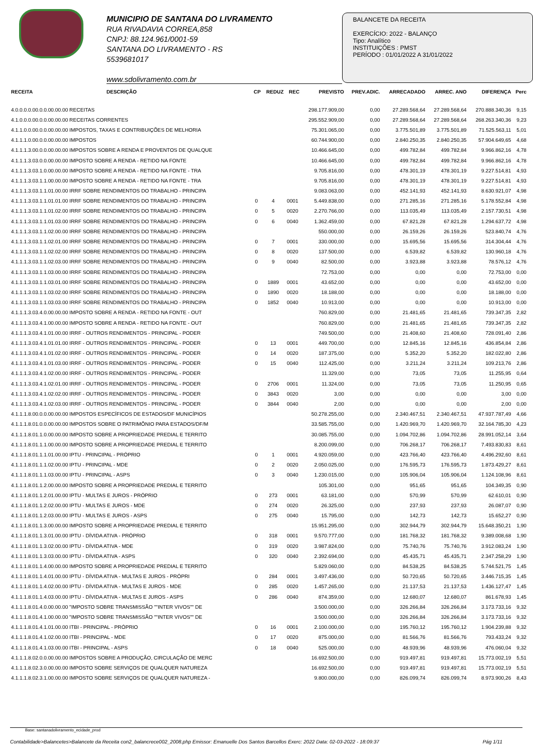MUNICIPIO DE SANTANA DO LIVRAMENTO
RUA RIVADAVIA CORREA,858
CNPJ: 88.124.961/0001-59
SANTANA DO LIVRAMENTO - RS
5539681017
www.sdolivramento.com.br
BALANCETE DA RECEITA
EXERCÍCIO: 2022 - BALANÇO
Tipo: Analítico
INSTITUIÇÕES : PMST
PERÍODO : 01/01/2022 A 31/01/2022
| RECEITA | DESCRIÇÃO | CP | REDUZ | REC | PREVISTO | PREV.ADIC. | ARRECADADO | ARREC. ANO | DIFERENÇA | Perc |
| --- | --- | --- | --- | --- | --- | --- | --- | --- | --- | --- |
| 4.0.0.0.0.00.0.0.00.00.00 RECEITAS | | | | | 298.177.909,00 | 0,00 | 27.289.568,64 | 27.289.568,64 | 270.888.340,36 | 9,15 |
| 4.1.0.0.0.00.0.0.00.00.00 RECEITAS CORRENTES | | | | | 295.552.909,00 | 0,00 | 27.289.568,64 | 27.289.568,64 | 268.263.340,36 | 9,23 |
| 4.1.1.0.0.00.0.0.00.00.00 IMPOSTOS, TAXAS E CONTRIBUIÇÕES DE MELHORIA | | | | | 75.301.065,00 | 0,00 | 3.775.501,89 | 3.775.501,89 | 71.525.563,11 | 5,01 |
| 4.1.1.1.0.00.0.0.00.00.00 IMPOSTOS | | | | | 60.744.900,00 | 0,00 | 2.840.250,35 | 2.840.250,35 | 57.904.649,65 | 4,68 |
| 4.1.1.1.3.00.0.0.00.00.00 IMPOSTOS SOBRE A RENDA E PROVENTOS DE QUALQUE | | | | | 10.466.645,00 | 0,00 | 499.782,84 | 499.782,84 | 9.966.862,16 | 4,78 |
| 4.1.1.1.3.03.0.0.00.00.00 IMPOSTO SOBRE A RENDA - RETIDO NA FONTE | | | | | 10.466.645,00 | 0,00 | 499.782,84 | 499.782,84 | 9.966.862,16 | 4,78 |
| 4.1.1.1.3.03.1.0.00.00.00 IMPOSTO SOBRE A RENDA - RETIDO NA FONTE - TRA | | | | | 9.705.816,00 | 0,00 | 478.301,19 | 478.301,19 | 9.227.514,81 | 4,93 |
| 4.1.1.1.3.03.1.1.00.00.00 IMPOSTO SOBRE A RENDA - RETIDO NA FONTE - TRA | | | | | 9.705.816,00 | 0,00 | 478.301,19 | 478.301,19 | 9.227.514,81 | 4,93 |
| 4.1.1.1.3.03.1.1.01.00.00 IRRF SOBRE RENDIMENTOS DO TRABALHO - PRINCIPA | | | | | 9.083.063,00 | 0,00 | 452.141,93 | 452.141,93 | 8.630.921,07 | 4,98 |
| 4.1.1.1.3.03.1.1.01.01.00 IRRF SOBRE RENDIMENTOS DO TRABALHO - PRINCIPA | | 0 | 4 | 0001 | 5.449.838,00 | 0,00 | 271.285,16 | 271.285,16 | 5.178.552,84 | 4,98 |
| 4.1.1.1.3.03.1.1.01.02.00 IRRF SOBRE RENDIMENTOS DO TRABALHO - PRINCIPA | | 0 | 5 | 0020 | 2.270.766,00 | 0,00 | 113.035,49 | 113.035,49 | 2.157.730,51 | 4,98 |
| 4.1.1.1.3.03.1.1.01.03.00 IRRF SOBRE RENDIMENTOS DO TRABALHO - PRINCIPA | | 0 | 6 | 0040 | 1.362.459,00 | 0,00 | 67.821,28 | 67.821,28 | 1.294.637,72 | 4,98 |
| 4.1.1.1.3.03.1.1.02.00.00 IRRF SOBRE RENDIMENTOS DO TRABALHO - PRINCIPA | | | | | 550.000,00 | 0,00 | 26.159,26 | 26.159,26 | 523.840,74 | 4,76 |
| 4.1.1.1.3.03.1.1.02.01.00 IRRF SOBRE RENDIMENTOS DO TRABALHO - PRINCIPA | | 0 | 7 | 0001 | 330.000,00 | 0,00 | 15.695,56 | 15.695,56 | 314.304,44 | 4,76 |
| 4.1.1.1.3.03.1.1.02.02.00 IRRF SOBRE RENDIMENTOS DO TRABALHO - PRINCIPA | | 0 | 8 | 0020 | 137.500,00 | 0,00 | 6.539,82 | 6.539,82 | 130.960,18 | 4,76 |
| 4.1.1.1.3.03.1.1.02.03.00 IRRF SOBRE RENDIMENTOS DO TRABALHO - PRINCIPA | | 0 | 9 | 0040 | 82.500,00 | 0,00 | 3.923,88 | 3.923,88 | 78.576,12 | 4,76 |
| 4.1.1.1.3.03.1.1.03.00.00 IRRF SOBRE RENDIMENTOS DO TRABALHO - PRINCIPA | | | | | 72.753,00 | 0,00 | 0,00 | 0,00 | 72.753,00 | 0,00 |
| 4.1.1.1.3.03.1.1.03.01.00 IRRF SOBRE RENDIMENTOS DO TRABALHO - PRINCIPA | | 0 | 1889 | 0001 | 43.652,00 | 0,00 | 0,00 | 0,00 | 43.652,00 | 0,00 |
| 4.1.1.1.3.03.1.1.03.02.00 IRRF SOBRE RENDIMENTOS DO TRABALHO - PRINCIPA | | 0 | 1890 | 0020 | 18.188,00 | 0,00 | 0,00 | 0,00 | 18.188,00 | 0,00 |
| 4.1.1.1.3.03.1.1.03.03.00 IRRF SOBRE RENDIMENTOS DO TRABALHO - PRINCIPA | | 0 | 1852 | 0040 | 10.913,00 | 0,00 | 0,00 | 0,00 | 10.913,00 | 0,00 |
| 4.1.1.1.3.03.4.0.00.00.00 IMPOSTO SOBRE A RENDA - RETIDO NA FONTE - OUT | | | | | 760.829,00 | 0,00 | 21.481,65 | 21.481,65 | 739.347,35 | 2,82 |
| 4.1.1.1.3.03.4.1.00.00.00 IMPOSTO SOBRE A RENDA - RETIDO NA FONTE - OUT | | | | | 760.829,00 | 0,00 | 21.481,65 | 21.481,65 | 739.347,35 | 2,82 |
| 4.1.1.1.3.03.4.1.01.00.00 IRRF - OUTROS RENDIMENTOS - PRINCIPAL - PODER | | | | | 749.500,00 | 0,00 | 21.408,60 | 21.408,60 | 728.091,40 | 2,86 |
| 4.1.1.1.3.03.4.1.01.01.00 IRRF - OUTROS RENDIMENTOS - PRINCIPAL - PODER | | 0 | 13 | 0001 | 449.700,00 | 0,00 | 12.845,16 | 12.845,16 | 436.854,84 | 2,86 |
| 4.1.1.1.3.03.4.1.01.02.00 IRRF - OUTROS RENDIMENTOS - PRINCIPAL - PODER | | 0 | 14 | 0020 | 187.375,00 | 0,00 | 5.352,20 | 5.352,20 | 182.022,80 | 2,86 |
| 4.1.1.1.3.03.4.1.01.03.00 IRRF - OUTROS RENDIMENTOS - PRINCIPAL - PODER | | 0 | 15 | 0040 | 112.425,00 | 0,00 | 3.211,24 | 3.211,24 | 109.213,76 | 2,86 |
| 4.1.1.1.3.03.4.1.02.00.00 IRRF - OUTROS RENDIMENTOS - PRINCIPAL - PODER | | | | | 11.329,00 | 0,00 | 73,05 | 73,05 | 11.255,95 | 0,64 |
| 4.1.1.1.3.03.4.1.02.01.00 IRRF - OUTROS RENDIMENTOS - PRINCIPAL - PODER | | 0 | 2706 | 0001 | 11.324,00 | 0,00 | 73,05 | 73,05 | 11.250,95 | 0,65 |
| 4.1.1.1.3.03.4.1.02.02.00 IRRF - OUTROS RENDIMENTOS - PRINCIPAL - PODER | | 0 | 3843 | 0020 | 3,00 | 0,00 | 0,00 | 0,00 | 3,00 | 0,00 |
| 4.1.1.1.3.03.4.1.02.03.00 IRRF - OUTROS RENDIMENTOS - PRINCIPAL - PODER | | 0 | 3844 | 0040 | 2,00 | 0,00 | 0,00 | 0,00 | 2,00 | 0,00 |
| 4.1.1.1.8.00.0.0.00.00.00 IMPOSTOS ESPECÍFICOS DE ESTADOS/DF MUNICÍPIOS | | | | | 50.278.255,00 | 0,00 | 2.340.467,51 | 2.340.467,51 | 47.937.787,49 | 4,66 |
| 4.1.1.1.8.01.0.0.00.00.00 IMPOSTOS SOBRE O PATRIMÔNIO PARA ESTADOS/DF/M | | | | | 33.585.755,00 | 0,00 | 1.420.969,70 | 1.420.969,70 | 32.164.785,30 | 4,23 |
| 4.1.1.1.8.01.1.0.00.00.00 IMPOSTO SOBRE A PROPRIEDADE PREDIAL E TERRITO | | | | | 30.085.755,00 | 0,00 | 1.094.702,86 | 1.094.702,86 | 28.991.052,14 | 3,64 |
| 4.1.1.1.8.01.1.1.00.00.00 IMPOSTO SOBRE A PROPRIEDADE PREDIAL E TERRITO | | | | | 8.200.099,00 | 0,00 | 706.268,17 | 706.268,17 | 7.493.830,83 | 8,61 |
| 4.1.1.1.8.01.1.1.01.00.00 IPTU - PRINCIPAL - PRÓPRIO | | 0 | 1 | 0001 | 4.920.059,00 | 0,00 | 423.766,40 | 423.766,40 | 4.496.292,60 | 8,61 |
| 4.1.1.1.8.01.1.1.02.00.00 IPTU - PRINCIPAL - MDE | | 0 | 2 | 0020 | 2.050.025,00 | 0,00 | 176.595,73 | 176.595,73 | 1.873.429,27 | 8,61 |
| 4.1.1.1.8.01.1.1.03.00.00 IPTU - PRINCIPAL - ASPS | | 0 | 3 | 0040 | 1.230.015,00 | 0,00 | 105.906,04 | 105.906,04 | 1.124.108,96 | 8,61 |
| 4.1.1.1.8.01.1.2.00.00.00 IMPOSTO SOBRE A PROPRIEDADE PREDIAL E TERRITO | | | | | 105.301,00 | 0,00 | 951,65 | 951,65 | 104.349,35 | 0,90 |
| 4.1.1.1.8.01.1.2.01.00.00 IPTU - MULTAS E JUROS - PRÓPRIO | | 0 | 273 | 0001 | 63.181,00 | 0,00 | 570,99 | 570,99 | 62.610,01 | 0,90 |
| 4.1.1.1.8.01.1.2.02.00.00 IPTU - MULTAS E JUROS - MDE | | 0 | 274 | 0020 | 26.325,00 | 0,00 | 237,93 | 237,93 | 26.087,07 | 0,90 |
| 4.1.1.1.8.01.1.2.03.00.00 IPTU - MULTAS E JUROS - ASPS | | 0 | 275 | 0040 | 15.795,00 | 0,00 | 142,73 | 142,73 | 15.652,27 | 0,90 |
| 4.1.1.1.8.01.1.3.00.00.00 IMPOSTO SOBRE A PROPRIEDADE PREDIAL E TERRITO | | | | | 15.951.295,00 | 0,00 | 302.944,79 | 302.944,79 | 15.648.350,21 | 1,90 |
| 4.1.1.1.8.01.1.3.01.00.00 IPTU - DÍVIDA ATIVA - PRÓPRIO | | 0 | 318 | 0001 | 9.570.777,00 | 0,00 | 181.768,32 | 181.768,32 | 9.389.008,68 | 1,90 |
| 4.1.1.1.8.01.1.3.02.00.00 IPTU - DÍVIDA ATIVA - MDE | | 0 | 319 | 0020 | 3.987.824,00 | 0,00 | 75.740,76 | 75.740,76 | 3.912.083,24 | 1,90 |
| 4.1.1.1.8.01.1.3.03.00.00 IPTU - DÍVIDA ATIVA - ASPS | | 0 | 320 | 0040 | 2.392.694,00 | 0,00 | 45.435,71 | 45.435,71 | 2.347.258,29 | 1,90 |
| 4.1.1.1.8.01.1.4.00.00.00 IMPOSTO SOBRE A PROPRIEDADE PREDIAL E TERRITO | | | | | 5.829.060,00 | 0,00 | 84.538,25 | 84.538,25 | 5.744.521,75 | 1,45 |
| 4.1.1.1.8.01.1.4.01.00.00 IPTU - DÍVIDA ATIVA - MULTAS E JUROS - PRÓPRI | | 0 | 284 | 0001 | 3.497.436,00 | 0,00 | 50.720,65 | 50.720,65 | 3.446.715,35 | 1,45 |
| 4.1.1.1.8.01.1.4.02.00.00 IPTU - DÍVIDA ATIVA - MULTAS E JUROS - MDE | | 0 | 285 | 0020 | 1.457.265,00 | 0,00 | 21.137,53 | 21.137,53 | 1.436.127,47 | 1,45 |
| 4.1.1.1.8.01.1.4.03.00.00 IPTU - DÍVIDA ATIVA - MULTAS E JUROS - ASPS | | 0 | 286 | 0040 | 874.359,00 | 0,00 | 12.680,07 | 12.680,07 | 861.678,93 | 1,45 |
| 4.1.1.1.8.01.4.0.00.00.00 "IMPOSTO SOBRE TRANSMISSÃO ""INTER VIVOS"" DE | | | | | 3.500.000,00 | 0,00 | 326.266,84 | 326.266,84 | 3.173.733,16 | 9,32 |
| 4.1.1.1.8.01.4.1.00.00.00 "IMPOSTO SOBRE TRANSMISSÃO ""INTER VIVOS"" DE | | | | | 3.500.000,00 | 0,00 | 326.266,84 | 326.266,84 | 3.173.733,16 | 9,32 |
| 4.1.1.1.8.01.4.1.01.00.00 ITBI - PRINCIPAL - PRÓPRIO | | 0 | 16 | 0001 | 2.100.000,00 | 0,00 | 195.760,12 | 195.760,12 | 1.904.239,88 | 9,32 |
| 4.1.1.1.8.01.4.1.02.00.00 ITBI - PRINCIPAL - MDE | | 0 | 17 | 0020 | 875.000,00 | 0,00 | 81.566,76 | 81.566,76 | 793.433,24 | 9,32 |
| 4.1.1.1.8.01.4.1.03.00.00 ITBI - PRINCIPAL - ASPS | | 0 | 18 | 0040 | 525.000,00 | 0,00 | 48.939,96 | 48.939,96 | 476.060,04 | 9,32 |
| 4.1.1.1.8.02.0.0.00.00.00 IMPOSTOS SOBRE A PRODUÇÃO, CIRCULAÇÃO DE MERC | | | | | 16.692.500,00 | 0,00 | 919.497,81 | 919.497,81 | 15.773.002,19 | 5,51 |
| 4.1.1.1.8.02.3.0.00.00.00 IMPOSTO SOBRE SERVIÇOS DE QUALQUER NATUREZA | | | | | 16.692.500,00 | 0,00 | 919.497,81 | 919.497,81 | 15.773.002,19 | 5,51 |
| 4.1.1.1.8.02.3.1.00.00.00 IMPOSTO SOBRE SERVIÇOS DE QUALQUER NATUREZA - | | | | | 9.800.000,00 | 0,00 | 826.099,74 | 826.099,74 | 8.973.900,26 | 8,43 |
Base: santanadolivramento_ecidade_prod
Contabilidade>Balancetes>Balancete da Receita con2_balancrece002_2008.php Emissor: Emanuelle Dos Santos Barcellos Exerc: 2022 Data: 02-03-2022 - 18:09:37 Pág 1/11